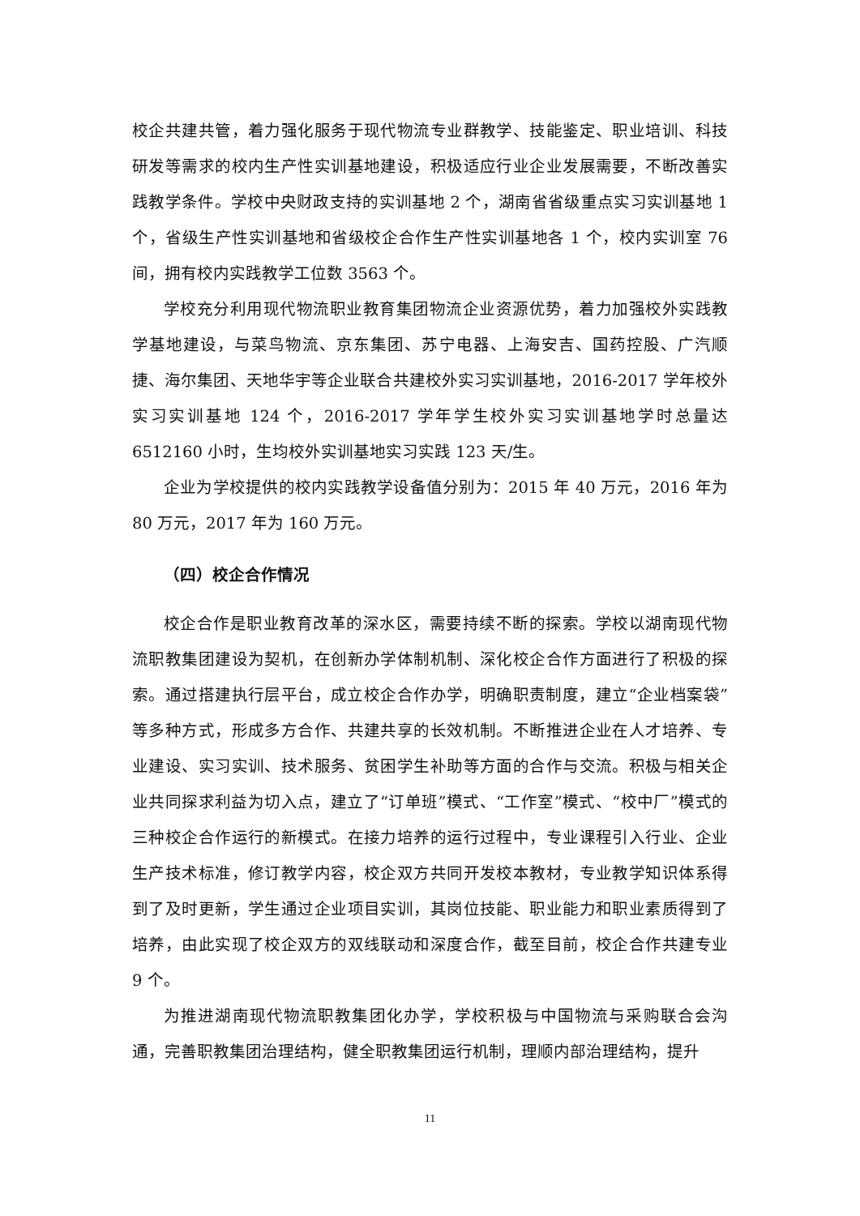校企共建共管，着力强化服务于现代物流专业群教学、技能鉴定、职业培训、科技研发等需求的校内生产性实训基地建设，积极适应行业企业发展需要，不断改善实践教学条件。学校中央财政支持的实训基地 2 个，湖南省省级重点实习实训基地 1 个，省级生产性实训基地和省级校企合作生产性实训基地各 1 个，校内实训室 76 间，拥有校内实践教学工位数 3563 个。
学校充分利用现代物流职业教育集团物流企业资源优势，着力加强校外实践教学基地建设，与菜鸟物流、京东集团、苏宁电器、上海安吉、国药控股、广汽顺捷、海尔集团、天地华宇等企业联合共建校外实习实训基地，2016-2017 学年校外实习实训基地 124 个，2016-2017 学年学生校外实习实训基地学时总量达 6512160 小时，生均校外实训基地实习实践 123 天/生。
企业为学校提供的校内实践教学设备值分别为：2015 年 40 万元，2016 年为 80 万元，2017 年为 160 万元。
（四）校企合作情况
校企合作是职业教育改革的深水区，需要持续不断的探索。学校以湖南现代物流职教集团建设为契机，在创新办学体制机制、深化校企合作方面进行了积极的探索。通过搭建执行层平台，成立校企合作办学，明确职责制度，建立“企业档案袋”等多种方式，形成多方合作、共建共享的长效机制。不断推进企业在人才培养、专业建设、实习实训、技术服务、贫困学生补助等方面的合作与交流。积极与相关企业共同探求利益为切入点，建立了“订单班”模式、“工作室”模式、“校中厂”模式的三种校企合作运行的新模式。在接力培养的运行过程中，专业课程引入行业、企业生产技术标准，修订教学内容，校企双方共同开发校本教材，专业教学知识体系得到了及时更新，学生通过企业项目实训，其岗位技能、职业能力和职业素质得到了培养，由此实现了校企双方的双线联动和深度合作，截至目前，校企合作共建专业 9 个。
为推进湖南现代物流职教集团化办学，学校积极与中国物流与采购联合会沟通，完善职教集团治理结构，健全职教集团运行机制，理顺内部治理结构，提升
11